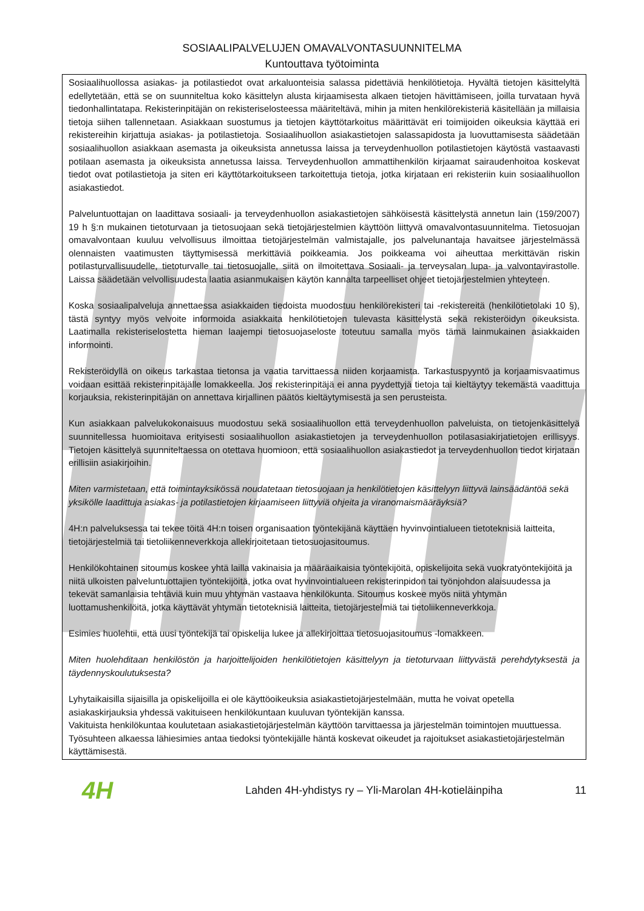SOSIAALIPALVELUJEN OMAVALVONTASUUNNITELMA
Kuntouttava työtoiminta
Sosiaalihuollossa asiakas- ja potilastiedot ovat arkaluonteisia salassa pidettäviä henkilötietoja. Hyvältä tietojen käsittelyltä edellytetään, että se on suunniteltua koko käsittelyn alusta kirjaamisesta alkaen tietojen hävittämiseen, joilla turvataan hyvä tiedonhallintatapa. Rekisterinpitäjän on rekisteriselosteessa määriteltävä, mihin ja miten henkilörekisteriä käsitellään ja millaisia tietoja siihen tallennetaan. Asiakkaan suostumus ja tietojen käyttötarkoitus määrittävät eri toimijoiden oikeuksia käyttää eri rekistereihin kirjattuja asiakas- ja potilastietoja. Sosiaalihuollon asiakastietojen salassapidosta ja luovuttamisesta säädetään sosiaalihuollon asiakkaan asemasta ja oikeuksista annetussa laissa ja terveydenhuollon potilastietojen käytöstä vastaavasti potilaan asemasta ja oikeuksista annetussa laissa. Terveydenhuollon ammattihenkilön kirjaamat sairaudenhoitoa koskevat tiedot ovat potilastietoja ja siten eri käyttötarkoitukseen tarkoitettuja tietoja, jotka kirjataan eri rekisteriin kuin sosiaalihuollon asiakastiedot.
Palveluntuottajan on laadittava sosiaali- ja terveydenhuollon asiakastietojen sähköisestä käsittelystä annetun lain (159/2007) 19 h §:n mukainen tietoturvaan ja tietosuojaan sekä tietojärjestelmien käyttöön liittyvä omavalvontasuunnitelma. Tietosuojan omavalvontaan kuuluu velvollisuus ilmoittaa tietojärjestelmän valmistajalle, jos palvelunantaja havaitsee järjestelmässä olennaisten vaatimusten täyttymisessä merkittäviä poikkeamia. Jos poikkeama voi aiheuttaa merkittävän riskin potilasturvallisuudelle, tietoturvalle tai tietosuojalle, siitä on ilmoitettava Sosiaali- ja terveysalan lupa- ja valvontavirastolle. Laissa säädetään velvollisuudesta laatia asianmukaisen käytön kannalta tarpeelliset ohjeet tietojärjestelmien yhteyteen.
Koska sosiaalipalveluja annettaessa asiakkaiden tiedoista muodostuu henkilörekisteri tai -rekistereitä (henkilötietolaki 10 §), tästä syntyy myös velvoite informoida asiakkaita henkilötietojen tulevasta käsittelystä sekä rekisteröidyn oikeuksista. Laatimalla rekisteriselostetta hieman laajempi tietosuojaseloste toteutuu samalla myös tämä lainmukainen asiakkaiden informointi.
Rekisteröidyllä on oikeus tarkastaa tietonsa ja vaatia tarvittaessa niiden korjaamista. Tarkastuspyyntö ja korjaamisvaatimus voidaan esittää rekisterinpitäjälle lomakkeella. Jos rekisterinpitäjä ei anna pyydettyjä tietoja tai kieltäytyy tekemästä vaadittuja korjauksia, rekisterinpitäjän on annettava kirjallinen päätös kieltäytymisestä ja sen perusteista.
Kun asiakkaan palvelukokonaisuus muodostuu sekä sosiaalihuollon että terveydenhuollon palveluista, on tietojenkäsittelyä suunnitellessa huomioitava erityisesti sosiaalihuollon asiakastietojen ja terveydenhuollon potilasasiakirjatietojen erillisyys. Tietojen käsittelyä suunniteltaessa on otettava huomioon, että sosiaalihuollon asiakastiedot ja terveydenhuollon tiedot kirjataan erillisiin asiakirjoihin.
Miten varmistetaan, että toimintayksikössä noudatetaan tietosuojaan ja henkilötietojen käsittelyyn liittyvä lainsäädäntöä sekä yksikölle laadittuja asiakas- ja potilastietojen kirjaamiseen liittyviä ohjeita ja viranomaismääräyksiä?
4H:n palveluksessa tai tekee töitä 4H:n toisen organisaation työntekijänä käyttäen hyvinvointialueen tietoteknisiä laitteita, tietojärjestelmiä tai tietoliikenneverkkoja allekirjoitetaan tietosuojasitoumus.
Henkilökohtainen sitoumus koskee yhtä lailla vakinaisia ja määräaikaisia työntekijöitä, opiskelijoita sekä vuokratyöntekijöitä ja niitä ulkoisten palveluntuottajien työntekijöitä, jotka ovat hyvinvointialueen rekisterinpidon tai työnjohdon alaisuudessa ja tekevät samanlaisia tehtäviä kuin muu yhtymän vastaava henkilökunta. Sitoumus koskee myös niitä yhtymän luottamushenkilöitä, jotka käyttävät yhtymän tietoteknisiä laitteita, tietojärjestelmiä tai tietoliikenneverkkoja.
Esimies huolehtii, että uusi työntekijä tai opiskelija lukee ja allekirjoittaa tietosuojasitoumus -lomakkeen.
Miten huolehditaan henkilöstön ja harjoittelijoiden henkilötietojen käsittelyyn ja tietoturvaan liittyvästä perehdytyksestä ja täydennyskoulutuksesta?
Lyhytaikaisilla sijaisilla ja opiskelijoilla ei ole käyttöoikeuksia asiakastietojärjestelmään, mutta he voivat opetella asiakaskirjauksia yhdessä vakituiseen henkilökuntaan kuuluvan työntekijän kanssa.
Vakituista henkilökuntaa koulutetaan asiakastietojärjestelmän käyttöön tarvittaessa ja järjestelmän toimintojen muuttuessa.
Työsuhteen alkaessa lähiesimies antaa tiedoksi työntekijälle häntä koskevat oikeudet ja rajoitukset asiakastietojärjestelmän käyttämisestä.
4H
Lahden 4H-yhdistys ry – Yli-Marolan 4H-kotieläinpiha
11